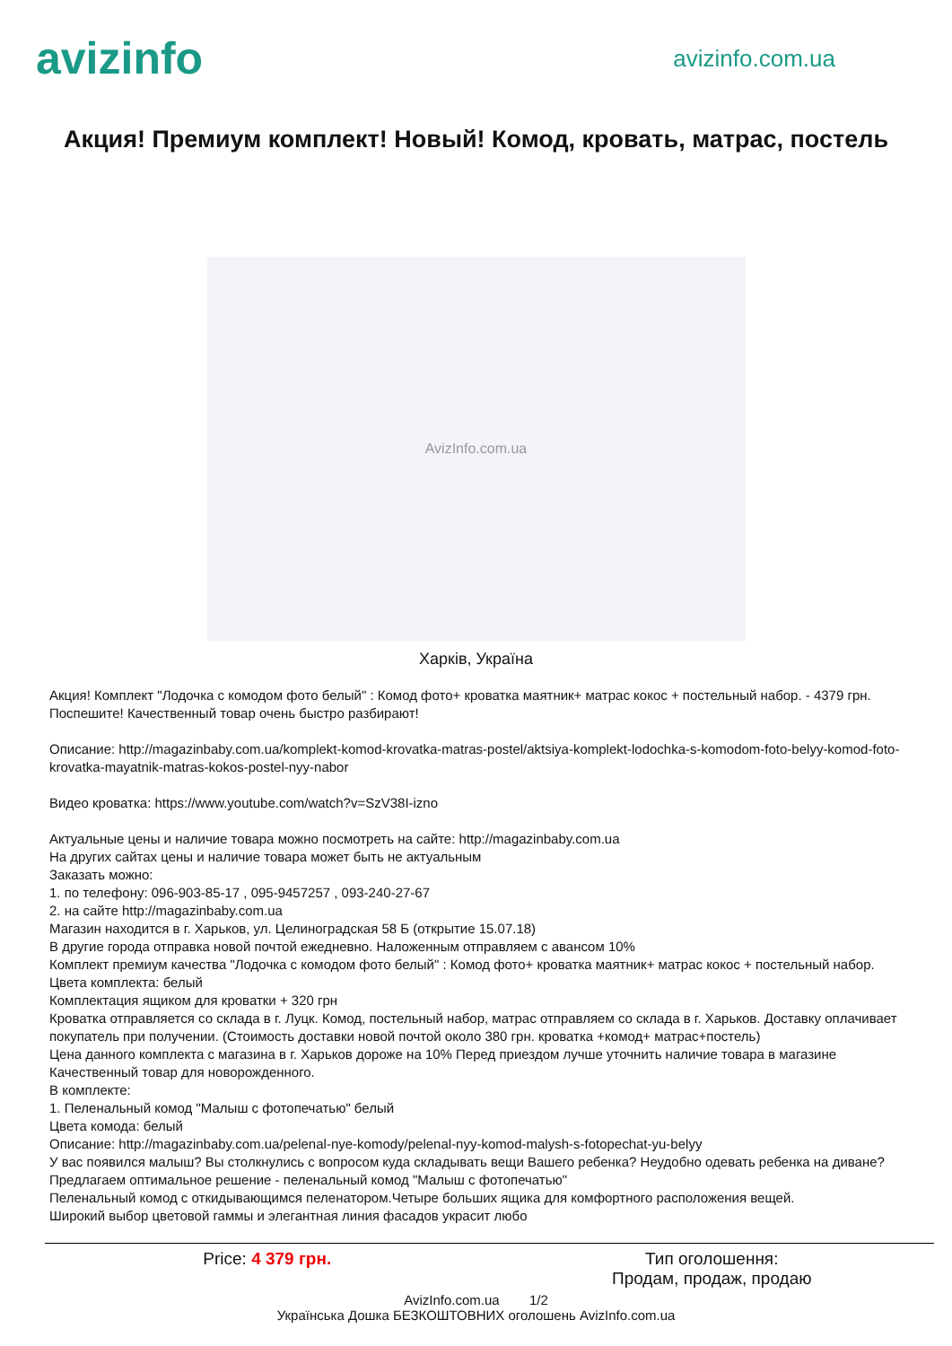avizinfo
avizinfo.com.ua
Акция! Премиум комплект! Новый! Комод, кровать, матрас, постель
AvizInfo.com.ua
Харків, Україна
Акция! Комплект "Лодочка с комодом фото белый" : Комод фото+ кроватка маятник+ матрас кокос + постельный набор. - 4379 грн.
Поспешите! Качественный товар очень быстро разбирают!
Описание: http://magazinbaby.com.ua/komplekt-komod-krovatka-matras-postel/aktsiya-komplekt-lodochka-s-komodom-foto-belyy-komod-foto-krovatka-mayatnik-matras-kokos-postel-nyy-nabor
Видео кроватка: https://www.youtube.com/watch?v=SzV38I-izno
Актуальные цены и наличие товара можно посмотреть на сайте: http://magazinbaby.com.ua
На других сайтах цены и наличие товара может быть не актуальным
Заказать можно:
1. по телефону: 096-903-85-17 , 095-9457257 , 093-240-27-67
2. на сайте http://magazinbaby.com.ua
Магазин находится в г. Харьков, ул. Целиноградская 58 Б (открытие 15.07.18)
В другие города отправка новой почтой ежедневно. Наложенным отправляем с авансом 10%
Комплект премиум качества "Лодочка с комодом фото белый" : Комод фото+ кроватка маятник+ матрас кокос + постельный набор.
Цвета комплекта: белый
Комплектация ящиком для кроватки + 320 грн
Кроватка отправляется со склада в г. Луцк. Комод, постельный набор, матрас отправляем со склада в г. Харьков. Доставку оплачивает покупатель при получении. (Стоимость доставки новой почтой около 380 грн. кроватка +комод+ матрас+постель)
Цена данного комплекта с магазина в г. Харьков дороже на 10% Перед приездом лучше уточнить наличие товара в магазине
Качественный товар для новорожденного.
В комплекте:
1. Пеленальный комод "Малыш с фотопечатью" белый
Цвета комода: белый
Описание: http://magazinbaby.com.ua/pelenal-nye-komody/pelenal-nyy-komod-malysh-s-fotopechat-yu-belyy
У вас появился малыш? Вы столкнулись с вопросом куда складывать вещи Вашего ребенка? Неудобно одевать ребенка на диване?
Предлагаем оптимальное решение - пеленальный комод "Малыш с фотопечатью"
Пеленальный комод с откидывающимся пеленатором.Четыре больших ящика для комфортного расположения вещей.
Широкий выбор цветовой гаммы и элегантная линия фасадов украсит любо
Price: 4 379 грн. Тип оголошення:
Продам, продаж, продаю
AvizInfo.com.ua 1/2
Українська Дошка БЕЗКОШТОВНИХ оголошень AvizInfo.com.ua